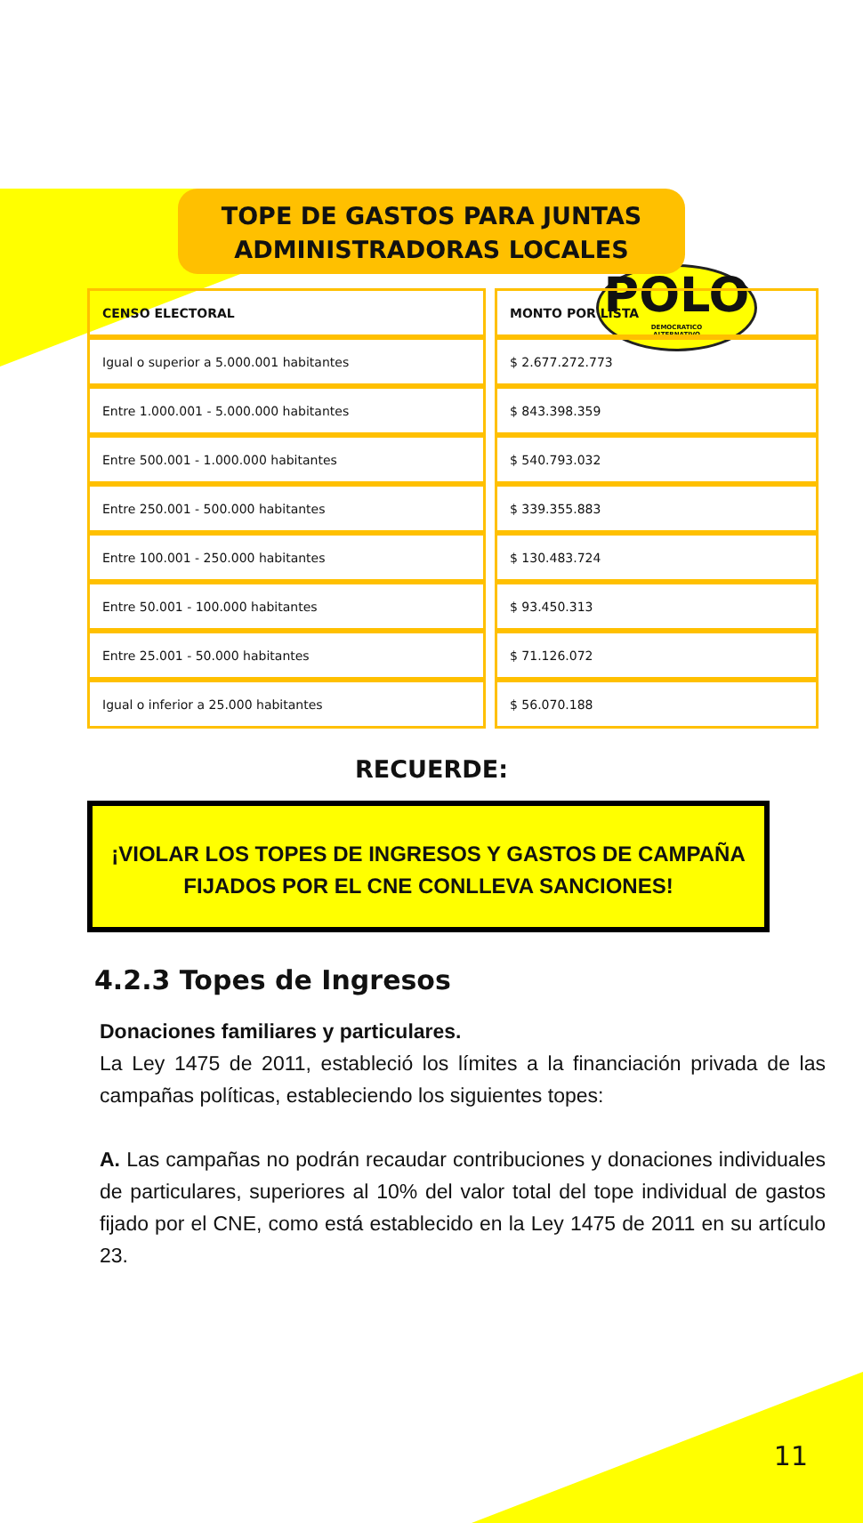POLO
DEMOCRATICO
ALTERNATIVO
TOPE DE GASTOS PARA JUNTAS
ADMINISTRADORAS LOCALES
| CENSO ELECTORAL | MONTO POR LISTA |
| --- | --- |
| Igual o superior a 5.000.001 habitantes | $ 2.677.272.773 |
| Entre 1.000.001 - 5.000.000 habitantes | $ 843.398.359 |
| Entre 500.001 - 1.000.000 habitantes | $ 540.793.032 |
| Entre 250.001 - 500.000 habitantes | $ 339.355.883 |
| Entre 100.001 - 250.000 habitantes | $ 130.483.724 |
| Entre 50.001 - 100.000 habitantes | $ 93.450.313 |
| Entre 25.001 - 50.000 habitantes | $ 71.126.072 |
| Igual o inferior a 25.000 habitantes | $ 56.070.188 |
RECUERDE:
¡VIOLAR LOS TOPES DE INGRESOS Y GASTOS DE CAMPAÑA FIJADOS POR EL CNE CONLLEVA SANCIONES!
4.2.3 Topes de Ingresos
Donaciones familiares y particulares.
La Ley 1475 de 2011, estableció los límites a la financiación privada de las campañas políticas, estableciendo los siguientes topes:
A. Las campañas no podrán recaudar contribuciones y donaciones individuales de particulares, superiores al 10% del valor total del tope individual de gastos fijado por el CNE, como está establecido en la Ley 1475 de 2011 en su artículo 23.
11